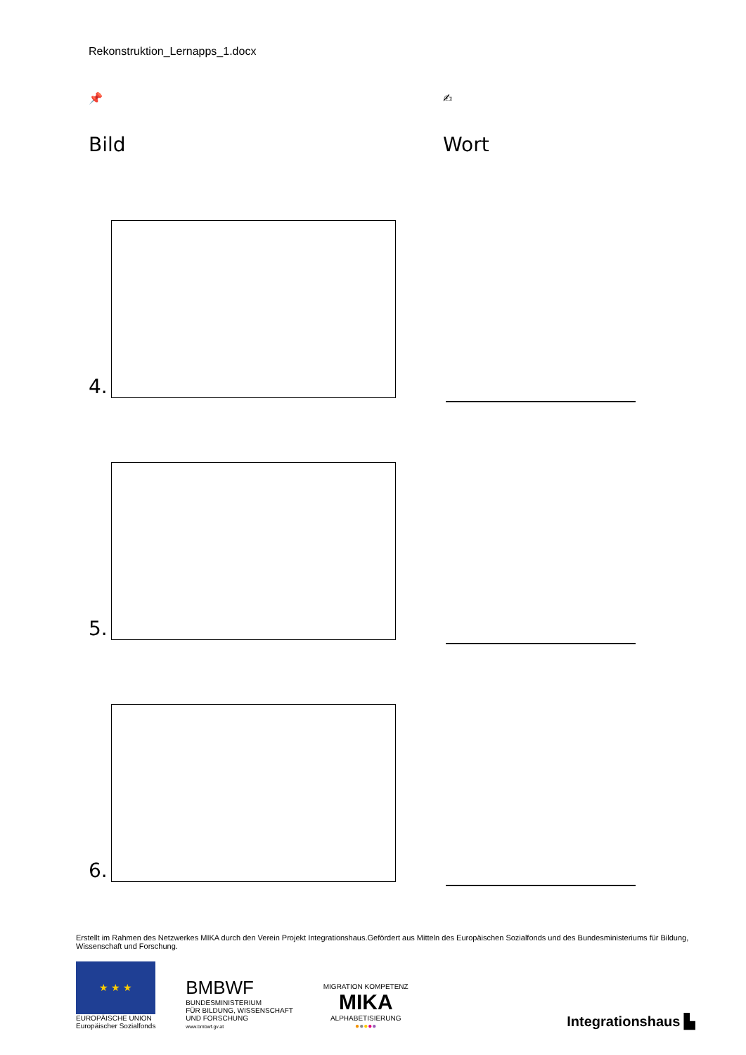Rekonstruktion_Lernapps_1.docx
📌
Bild
4.
5.
6.
✍
Wort
Erstellt im Rahmen des Netzwerkes MIKA durch den Verein Projekt Integrationshaus.Gefördert aus Mitteln des Europäischen Sozialfonds und des Bundesministeriums für Bildung, Wissenschaft und Forschung.
★ ★ ★
EUROPÄISCHE UNION
Europäischer Sozialfonds
BMBWF
BUNDESMINISTERIUM
FÜR BILDUNG, WISSENSCHAFT
UND FORSCHUNG
www.bmbwf.gv.at
MIGRATION KOMPETENZ
MIKA
ALPHABETISIERUNG
●●●●●
Integrationshaus ▙